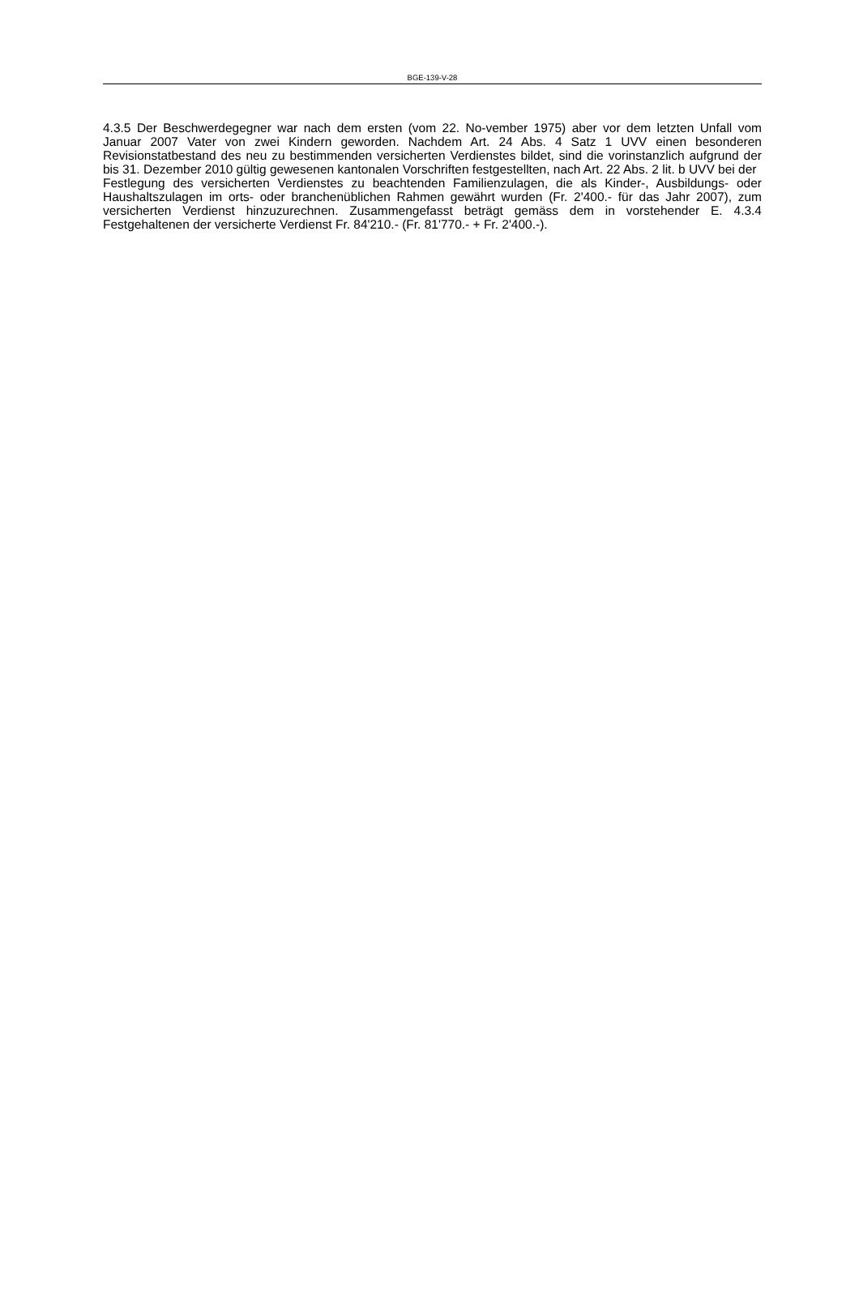BGE-139-V-28
4.3.5 Der Beschwerdegegner war nach dem ersten (vom 22. No-vember 1975) aber vor dem letzten Unfall vom Januar 2007 Vater von zwei Kindern geworden. Nachdem Art. 24 Abs. 4 Satz 1 UVV einen besonderen Revisionstatbestand des neu zu bestimmenden versicherten Verdienstes bildet, sind die vorinstanzlich aufgrund der bis 31. Dezember 2010 gültig gewesenen kantonalen Vorschriften festgestellten, nach Art. 22 Abs. 2 lit. b UVV bei der
Festlegung des versicherten Verdienstes zu beachtenden Familienzulagen, die als Kinder-, Ausbildungs- oder Haushaltszulagen im orts- oder branchenüblichen Rahmen gewährt wurden (Fr. 2'400.- für das Jahr 2007), zum versicherten Verdienst hinzuzurechnen. Zusammengefasst beträgt gemäss dem in vorstehender E. 4.3.4 Festgehaltenen der versicherte Verdienst Fr. 84'210.- (Fr. 81'770.- + Fr. 2'400.-).